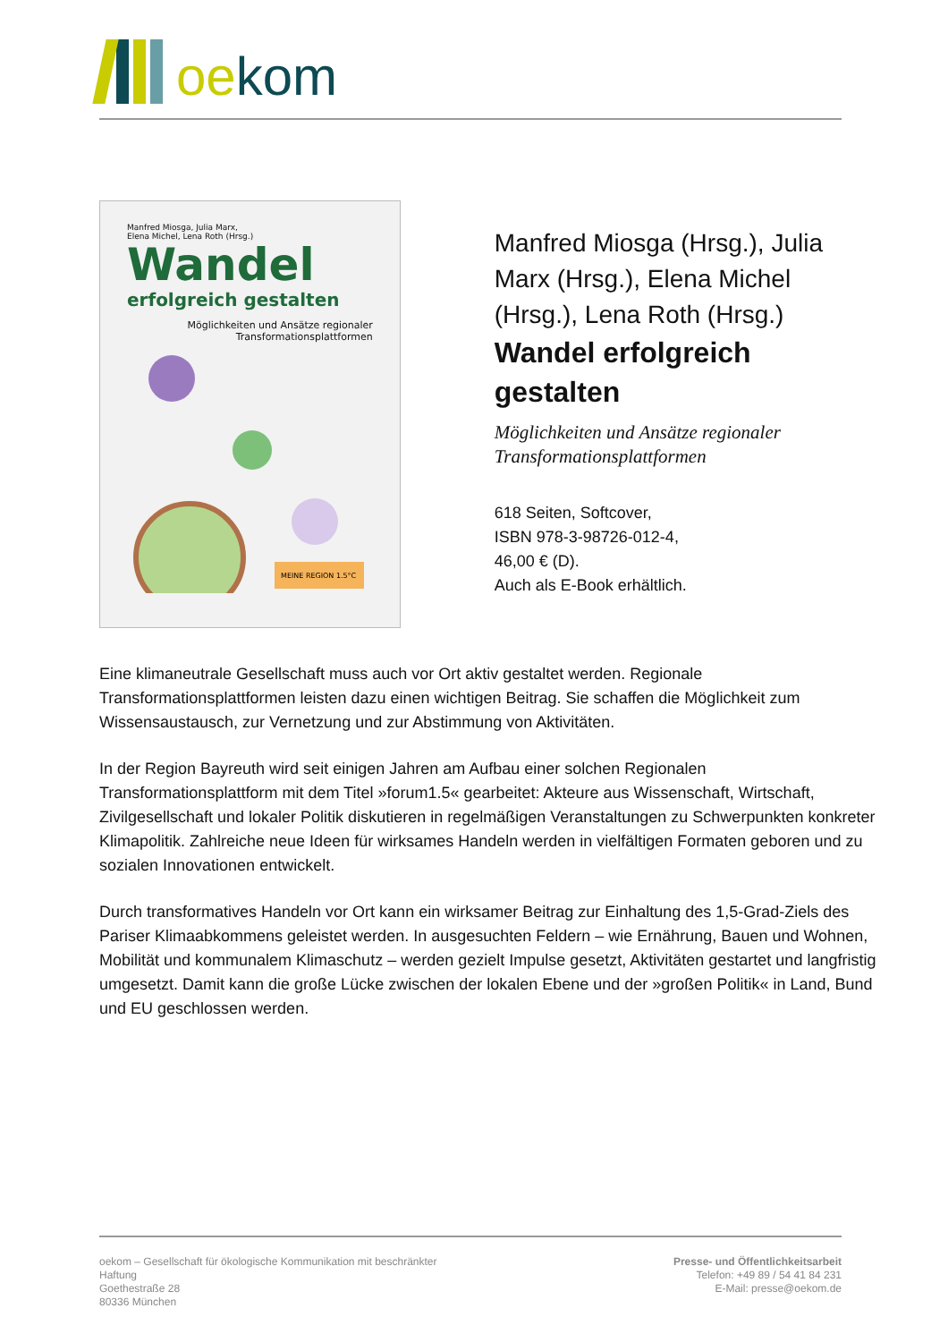oekom
Manfred Miosga, Julia Marx,
Elena Michel, Lena Roth (Hrsg.)
Wandel
erfolgreich gestalten
Möglichkeiten und Ansätze regionaler
Transformationsplattformen
MEINE REGION 1.5°C
Manfred Miosga (Hrsg.), Julia Marx (Hrsg.), Elena Michel (Hrsg.), Lena Roth (Hrsg.)
Wandel erfolgreich gestalten
Möglichkeiten und Ansätze regionaler Transformationsplattformen
618 Seiten, Softcover,
ISBN 978-3-98726-012-4,
46,00 € (D).
Auch als E-Book erhältlich.
Eine klimaneutrale Gesellschaft muss auch vor Ort aktiv gestaltet werden. Regionale Transformationsplattformen leisten dazu einen wichtigen Beitrag. Sie schaffen die Möglichkeit zum Wissensaustausch, zur Vernetzung und zur Abstimmung von Aktivitäten.
In der Region Bayreuth wird seit einigen Jahren am Aufbau einer solchen Regionalen Transformationsplattform mit dem Titel »forum1.5« gearbeitet: Akteure aus Wissenschaft, Wirtschaft, Zivilgesellschaft und lokaler Politik diskutieren in regelmäßigen Veranstaltungen zu Schwerpunkten konkreter Klimapolitik. Zahlreiche neue Ideen für wirksames Handeln werden in vielfältigen Formaten geboren und zu sozialen Innovationen entwickelt.
Durch transformatives Handeln vor Ort kann ein wirksamer Beitrag zur Einhaltung des 1,5-Grad-Ziels des Pariser Klimaabkommens geleistet werden. In ausgesuchten Feldern – wie Ernährung, Bauen und Wohnen, Mobilität und kommunalem Klimaschutz – werden gezielt Impulse gesetzt, Aktivitäten gestartet und langfristig umgesetzt. Damit kann die große Lücke zwischen der lokalen Ebene und der »großen Politik« in Land, Bund und EU geschlossen werden.
oekom – Gesellschaft für ökologische Kommunikation mit beschränkter
Haftung
Goethestraße 28
80336 München
Presse- und Öffentlichkeitsarbeit
Telefon: +49 89 / 54 41 84 231
E-Mail: presse@oekom.de